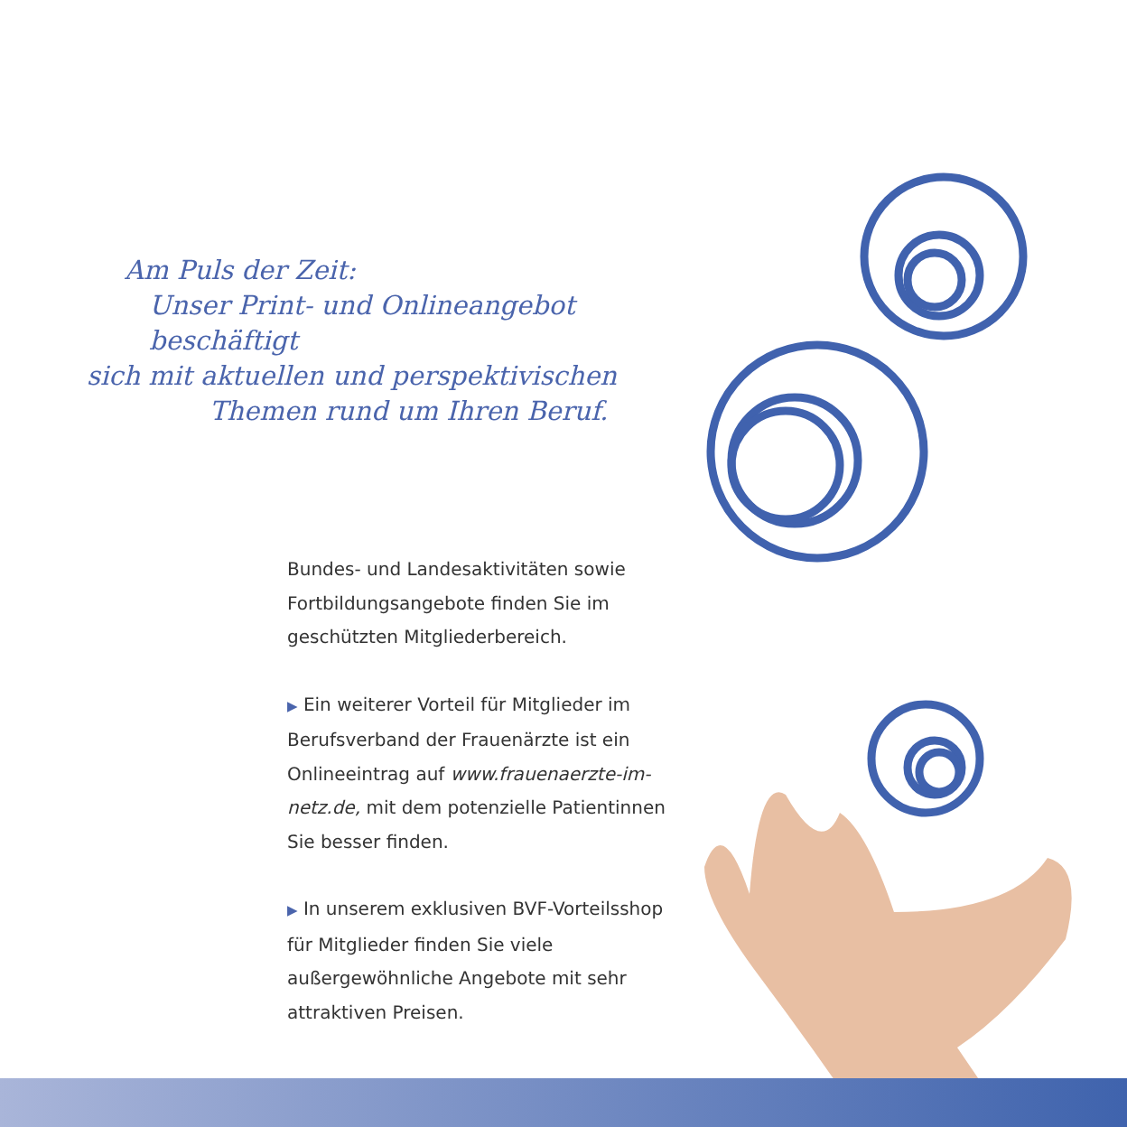Am Puls der Zeit:
Unser Print- und Onlineangebot beschäftigt
sich mit aktuellen und perspektivischen
Themen rund um Ihren Beruf.
Bundes- und Landesaktivitäten sowie Fortbildungsangebote finden Sie im geschützten Mitgliederbereich.
▶ Ein weiterer Vorteil für Mitglieder im Berufsverband der Frauenärzte ist ein Onlineeintrag auf www.frauenaerzte-im-netz.de, mit dem potenzielle Patientinnen Sie besser finden.
▶ In unserem exklusiven BVF-Vorteilsshop für Mitglieder finden Sie viele außergewöhnliche Angebote mit sehr attraktiven Preisen.